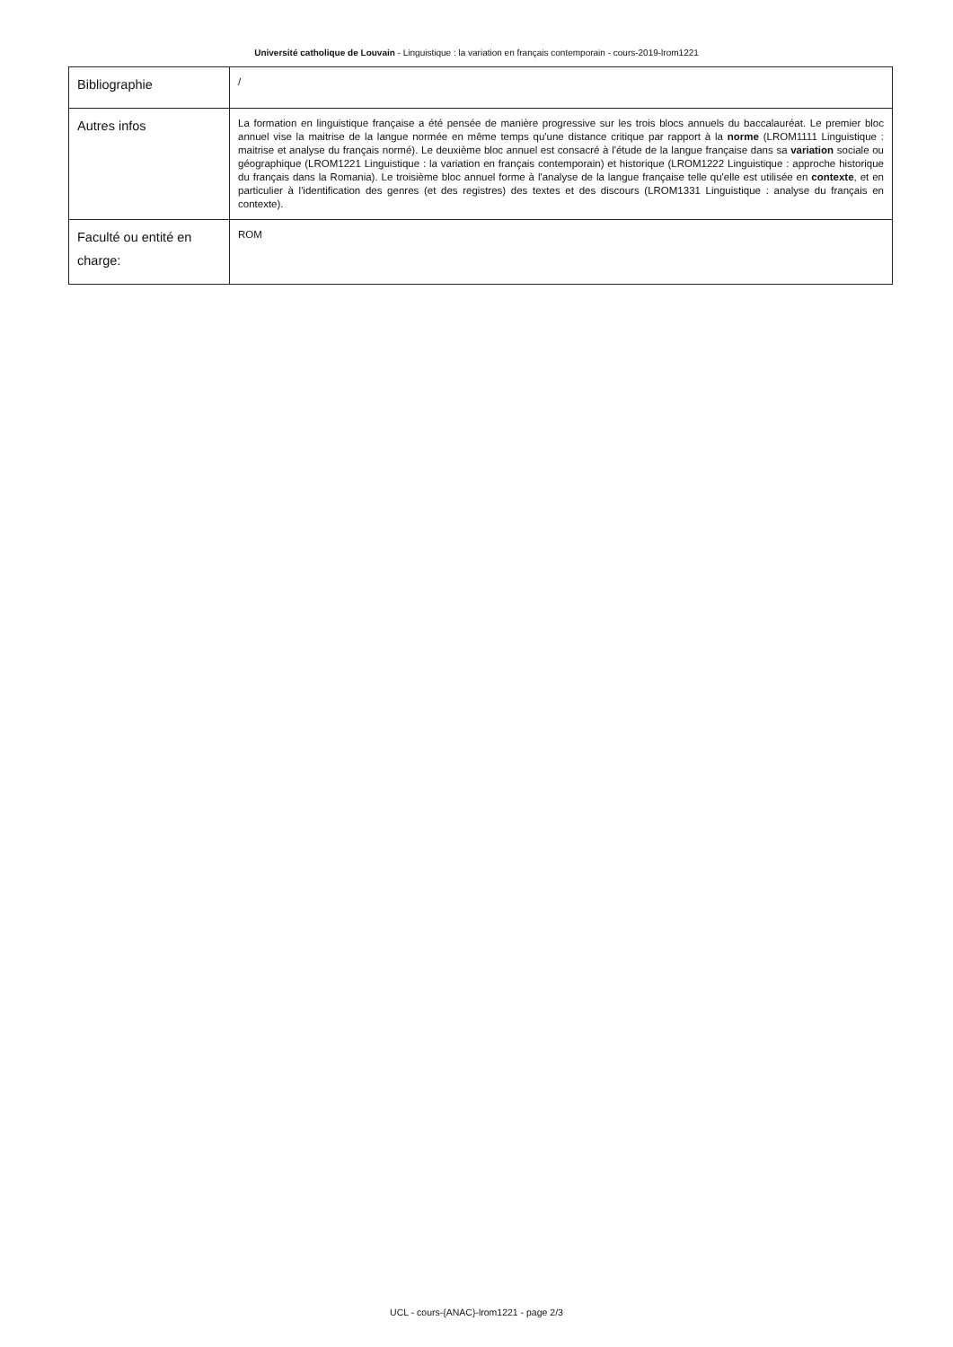Université catholique de Louvain - Linguistique : la variation en français contemporain - cours-2019-lrom1221
| Bibliographie | / |
| Autres infos | La formation en linguistique française a été pensée de manière progressive sur les trois blocs annuels du baccalauréat. Le premier bloc annuel vise la maitrise de la langue normée en même temps qu'une distance critique par rapport à la norme (LROM1111 Linguistique : maitrise et analyse du français normé). Le deuxième bloc annuel est consacré à l'étude de la langue française dans sa variation sociale ou géographique (LROM1221 Linguistique : la variation en français contemporain) et historique (LROM1222 Linguistique : approche historique du français dans la Romania). Le troisième bloc annuel forme à l'analyse de la langue française telle qu'elle est utilisée en contexte , et en particulier à l'identification des genres (et des registres) des textes et des discours (LROM1331 Linguistique : analyse du français en contexte). |
| Faculté ou entité en charge: | ROM |
UCL - cours-{ANAC}-lrom1221 - page 2/3